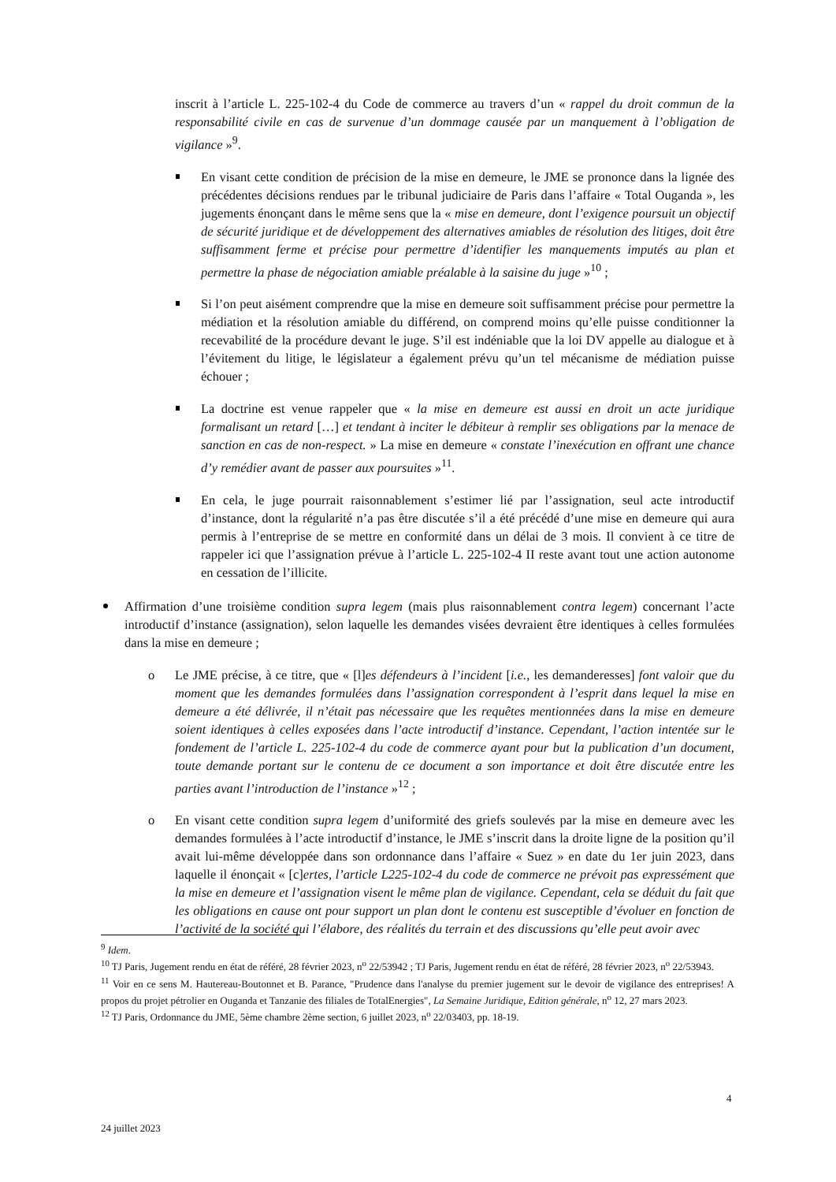inscrit à l’article L. 225-102-4 du Code de commerce au travers d’un « rappel du droit commun de la responsabilité civile en cas de survenue d’un dommage causée par un manquement à l’obligation de vigilance »<sup>9</sup>.
En visant cette condition de précision de la mise en demeure, le JME se prononce dans la lignée des précédentes décisions rendues par le tribunal judiciaire de Paris dans l’affaire « Total Ouganda », les jugements énonçant dans le même sens que la « mise en demeure, dont l’exigence poursuit un objectif de sécurité juridique et de développement des alternatives amiables de résolution des litiges, doit être suffisamment ferme et précise pour permettre d’identifier les manquements imputés au plan et permettre la phase de négociation amiable préalable à la saisine du juge »<sup>10</sup> ;
Si l’on peut aisément comprendre que la mise en demeure soit suffisamment précise pour permettre la médiation et la résolution amiable du différend, on comprend moins qu’elle puisse conditionner la recevabilité de la procédure devant le juge. S’il est indéniable que la loi DV appelle au dialogue et à l’évitement du litige, le législateur a également prévu qu’un tel mécanisme de médiation puisse échouer ;
La doctrine est venue rappeler que « la mise en demeure est aussi en droit un acte juridique formalisant un retard […] et tendant à inciter le débiteur à remplir ses obligations par la menace de sanction en cas de non-respect. » La mise en demeure « constate l’inexécution en offrant une chance d’y remédier avant de passer aux poursuites »<sup>11</sup>.
En cela, le juge pourrait raisonnablement s’estimer lié par l’assignation, seul acte introductif d’instance, dont la régularité n’a pas être discutée s’il a été précédé d’une mise en demeure qui aura permis à l’entreprise de se mettre en conformité dans un délai de 3 mois. Il convient à ce titre de rappeler ici que l’assignation prévue à l’article L. 225-102-4 II reste avant tout une action autonome en cessation de l’illicite.
Affirmation d’une troisième condition supra legem (mais plus raisonnablement contra legem) concernant l’acte introductif d’instance (assignation), selon laquelle les demandes visées devraient être identiques à celles formulées dans la mise en demeure ;
o Le JME précise, à ce titre, que « [l]es défendeurs à l’incident [i.e., les demanderesses] font valoir que du moment que les demandes formulées dans l’assignation correspondent à l’esprit dans lequel la mise en demeure a été délivrée, il n’était pas nécessaire que les requêtes mentionnées dans la mise en demeure soient identiques à celles exposées dans l’acte introductif d’instance. Cependant, l’action intentée sur le fondement de l’article L. 225-102-4 du code de commerce ayant pour but la publication d’un document, toute demande portant sur le contenu de ce document a son importance et doit être discutée entre les parties avant l’introduction de l’instance »<sup>12</sup> ;
o En visant cette condition supra legem d’uniformité des griefs soulevés par la mise en demeure avec les demandes formulées à l’acte introductif d’instance, le JME s’inscrit dans la droite ligne de la position qu’il avait lui-même développée dans son ordonnance dans l’affaire « Suez » en date du 1er juin 2023, dans laquelle il énonçait « [c]ertes, l’article L225-102-4 du code de commerce ne prévoit pas expressément que la mise en demeure et l’assignation visent le même plan de vigilance. Cependant, cela se déduit du fait que les obligations en cause ont pour support un plan dont le contenu est susceptible d’évoluer en fonction de l’activité de la société qui l’élabore, des réalités du terrain et des discussions qu’elle peut avoir avec
<sup>9</sup> Idem.
<sup>10</sup> TJ Paris, Jugement rendu en état de référé, 28 février 2023, n<sup>o</sup> 22/53942 ; TJ Paris, Jugement rendu en état de référé, 28 février 2023, n<sup>o</sup> 22/53943.
<sup>11</sup> Voir en ce sens M. Hautereau-Boutonnet et B. Parance, "Prudence dans l'analyse du premier jugement sur le devoir de vigilance des entreprises! A propos du projet pétrolier en Ouganda et Tanzanie des filiales de TotalEnergies", La Semaine Juridique, Edition générale, n<sup>o</sup> 12, 27 mars 2023.
<sup>12</sup> TJ Paris, Ordonnance du JME, 5ème chambre 2ème section, 6 juillet 2023, n<sup>o</sup> 22/03403, pp. 18-19.
4
24 juillet 2023